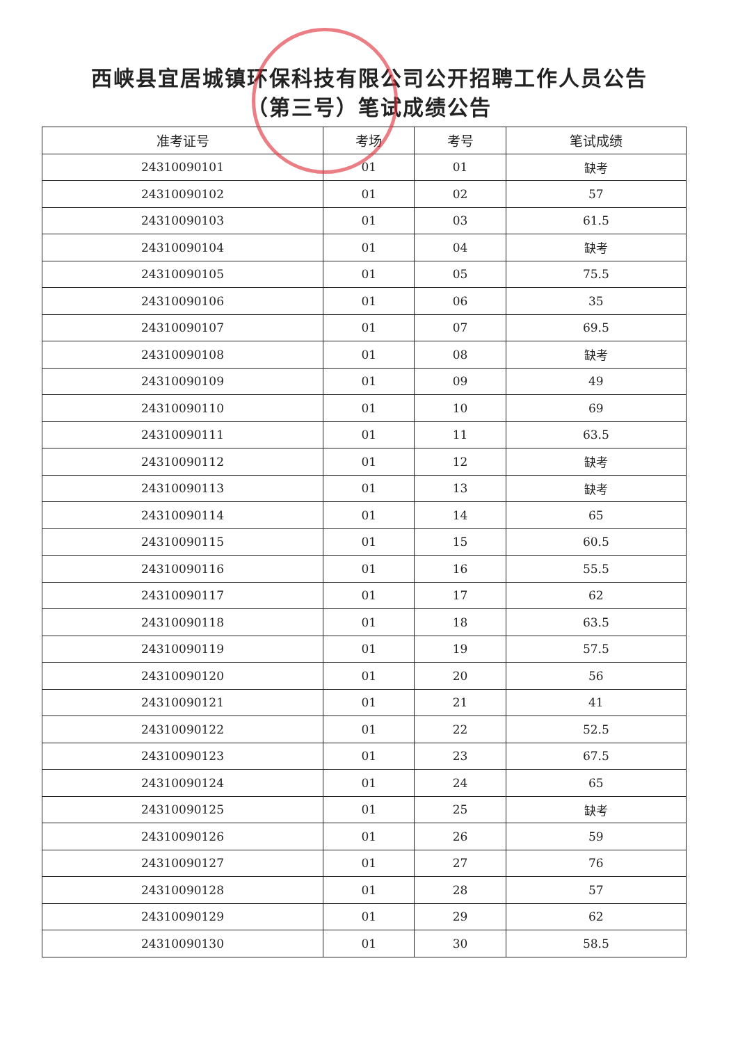西峡县宜居城镇环保科技有限公司公开招聘工作人员公告
（第三号）笔试成绩公告
| 准考证号 | 考场 | 考号 | 笔试成绩 |
| --- | --- | --- | --- |
| 24310090101 | 01 | 01 | 缺考 |
| 24310090102 | 01 | 02 | 57 |
| 24310090103 | 01 | 03 | 61.5 |
| 24310090104 | 01 | 04 | 缺考 |
| 24310090105 | 01 | 05 | 75.5 |
| 24310090106 | 01 | 06 | 35 |
| 24310090107 | 01 | 07 | 69.5 |
| 24310090108 | 01 | 08 | 缺考 |
| 24310090109 | 01 | 09 | 49 |
| 24310090110 | 01 | 10 | 69 |
| 24310090111 | 01 | 11 | 63.5 |
| 24310090112 | 01 | 12 | 缺考 |
| 24310090113 | 01 | 13 | 缺考 |
| 24310090114 | 01 | 14 | 65 |
| 24310090115 | 01 | 15 | 60.5 |
| 24310090116 | 01 | 16 | 55.5 |
| 24310090117 | 01 | 17 | 62 |
| 24310090118 | 01 | 18 | 63.5 |
| 24310090119 | 01 | 19 | 57.5 |
| 24310090120 | 01 | 20 | 56 |
| 24310090121 | 01 | 21 | 41 |
| 24310090122 | 01 | 22 | 52.5 |
| 24310090123 | 01 | 23 | 67.5 |
| 24310090124 | 01 | 24 | 65 |
| 24310090125 | 01 | 25 | 缺考 |
| 24310090126 | 01 | 26 | 59 |
| 24310090127 | 01 | 27 | 76 |
| 24310090128 | 01 | 28 | 57 |
| 24310090129 | 01 | 29 | 62 |
| 24310090130 | 01 | 30 | 58.5 |